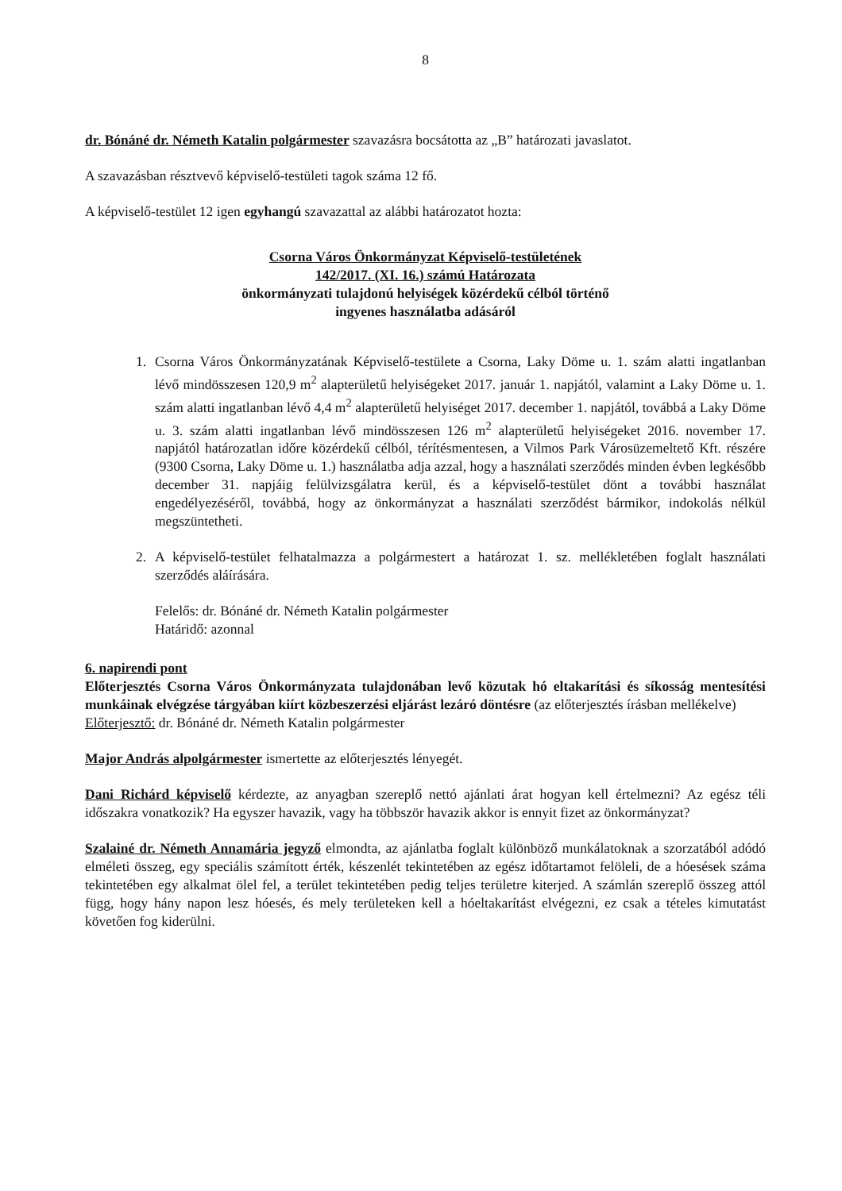8
dr. Bónáné dr. Németh Katalin polgármester szavazásra bocsátotta az „B” határozati javaslatot.
A szavazásban résztvevő képviselő-testületi tagok száma 12 fő.
A képviselő-testület 12 igen egyhangú szavazattal az alábbi határozatot hozta:
Csorna Város Önkormányzat Képviselő-testületének
142/2017. (XI. 16.) számú Határozata
önkormányzati tulajdonú helyiségek közérdekű célból történő
ingyenes használatba adásáról
1. Csorna Város Önkormányzatának Képviselő-testülete a Csorna, Laky Döme u. 1. szám alatti ingatlanban lévő mindösszesen 120,9 m<sup>2</sup> alapterületű helyiségeket 2017. január 1. napjától, valamint a Laky Döme u. 1. szám alatti ingatlanban lévő 4,4 m<sup>2</sup> alapterületű helyiséget 2017. december 1. napjától, továbbá a Laky Döme u. 3. szám alatti ingatlanban lévő mindösszesen 126 m<sup>2</sup> alapterületű helyiségeket 2016. november 17. napjától határozatlan időre közérdekű célból, térítésmentesen, a Vilmos Park Városüzemeltető Kft. részére (9300 Csorna, Laky Döme u. 1.) használatba adja azzal, hogy a használati szerződés minden évben legkésőbb december 31. napjáig felülvizsgálatra kerül, és a képviselő-testület dönt a további használat engedélyezéséről, továbbá, hogy az önkormányzat a használati szerződést bármikor, indokolás nélkül megszüntetheti.
2. A képviselő-testület felhatalmazza a polgármestert a határozat 1. sz. mellékletében foglalt használati szerződés aláírására.
Felelős: dr. Bónáné dr. Németh Katalin polgármester
Határidő: azonnal
6. napirendi pont
Előterjesztés Csorna Város Önkormányzata tulajdonában levő közutak hó eltakarítási és síkosság mentesítési munkáinak elvégzése tárgyában kiírt közbeszerzési eljárást lezáró döntésre (az előterjesztés írásban mellékelve)
Előterjesztő: dr. Bónáné dr. Németh Katalin polgármester
Major András alpolgármester ismertette az előterjesztés lényegét.
Dani Richárd képviselő kérdezte, az anyagban szereplő nettó ajánlati árat hogyan kell értelmezni? Az egész téli időszakra vonatkozik? Ha egyszer havazik, vagy ha többször havazik akkor is ennyit fizet az önkormányzat?
Szalainé dr. Németh Annamária jegyző elmondta, az ajánlatba foglalt különböző munkálatoknak a szorzatából adódó elméleti összeg, egy speciális számított érték, készenlét tekintetében az egész időtartamot felöleli, de a hóesések száma tekintetében egy alkalmat ölel fel, a terület tekintetében pedig teljes területre kiterjed. A számlán szereplő összeg attól függ, hogy hány napon lesz hóesés, és mely területeken kell a hóeltakarítást elvégezni, ez csak a tételes kimutatást követően fog kiderülni.